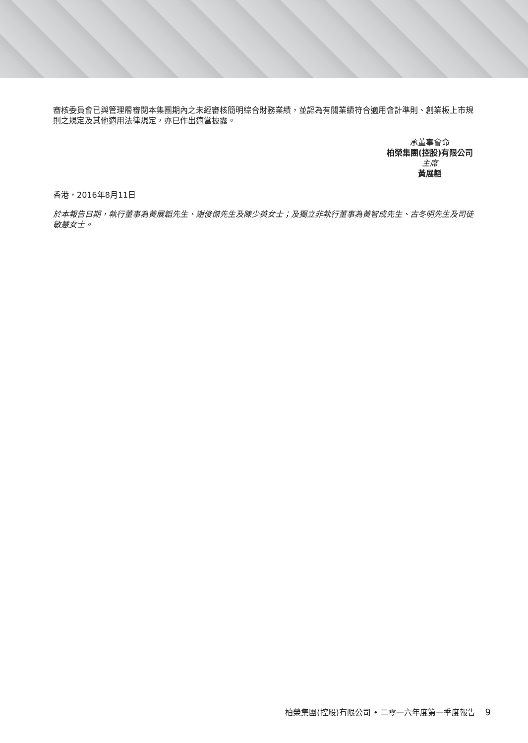審核委員會已與管理層審閱本集團期內之未經審核簡明綜合財務業績，並認為有關業績符合適用會計準則、創業板上市規則之規定及其他適用法律規定，亦已作出適當披露。
承董事會命
柏榮集團(控股)有限公司
主席
黃展韜
香港，2016年8月11日
於本報告日期，執行董事為黃展韜先生、謝俊傑先生及陳少英女士；及獨立非執行董事為黃智成先生、古冬明先生及司徒敏慧女士。
柏榮集團(控股)有限公司 • 二零一六年度第一季度報告 9